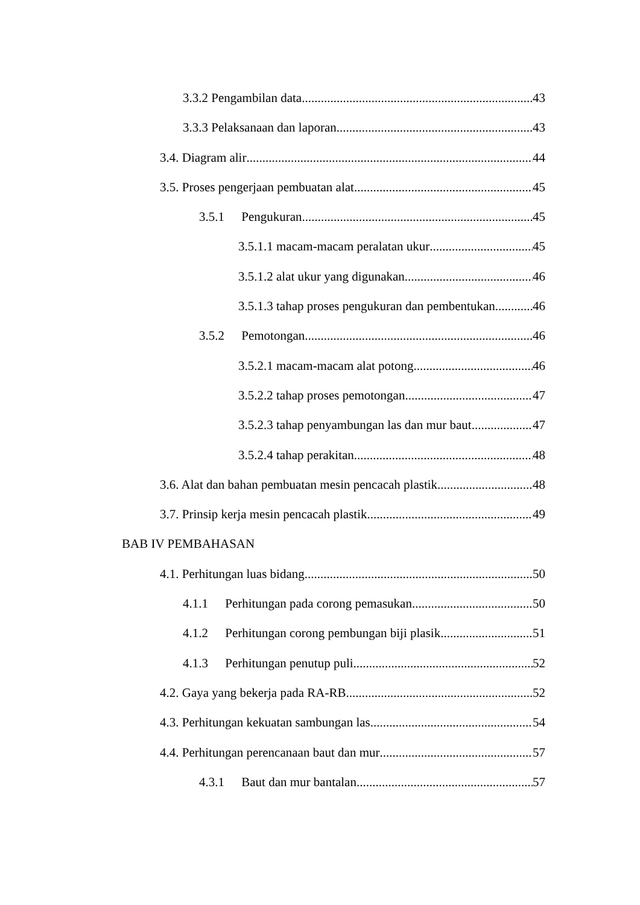3.3.2 Pengambilan data 43
3.3.3 Pelaksanaan dan laporan 43
3.4. Diagram alir 44
3.5. Proses pengerjaan pembuatan alat 45
3.5.1 Pengukuran 45
3.5.1.1 macam-macam peralatan ukur 45
3.5.1.2 alat ukur yang digunakan 46
3.5.1.3 tahap proses pengukuran dan pembentukan 46
3.5.2 Pemotongan 46
3.5.2.1 macam-macam alat potong 46
3.5.2.2 tahap proses pemotongan 47
3.5.2.3 tahap penyambungan las dan mur baut 47
3.5.2.4 tahap perakitan 48
3.6. Alat dan bahan pembuatan mesin pencacah plastik 48
3.7. Prinsip kerja mesin pencacah plastik 49
BAB IV PEMBAHASAN
4.1. Perhitungan luas bidang 50
4.1.1 Perhitungan pada corong pemasukan 50
4.1.2 Perhitungan corong pembungan biji plasik 51
4.1.3 Perhitungan penutup puli 52
4.2. Gaya yang bekerja pada RA-RB 52
4.3. Perhitungan kekuatan sambungan las 54
4.4. Perhitungan perencanaan baut dan mur 57
4.3.1 Baut dan mur bantalan 57